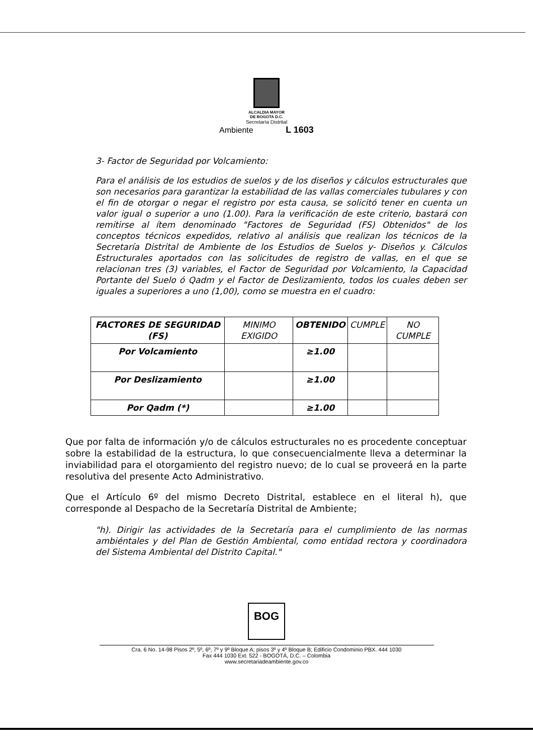ALCALDIA MAYOR
DE BOGOTA D.C.
Secretaría Distrital
Ambiente L 1603
3- Factor de Seguridad por Volcamiento:
Para el análisis de los estudios de suelos y de los diseños y cálculos estructurales que son necesarios para garantizar la estabilidad de las vallas comerciales tubulares y con el fin de otorgar o negar el registro por esta causa, se solicitó tener en cuenta un valor igual o superior a uno (1.00). Para la verificación de este criterio, bastará con remitirse al ítem denominado "Factores de Seguridad (FS) Obtenidos" de los conceptos técnicos expedidos, relativo al análisis que realizan los técnicos de la Secretaría Distrital de Ambiente de los Estudios de Suelos y- Diseños y. Cálculos Estructurales aportados con las solicitudes de registro de vallas, en el que se relacionan tres (3) variables, el Factor de Seguridad por Volcamiento, la Capacidad Portante del Suelo ó Qadm y el Factor de Deslizamiento, todos los cuales deben ser iguales a superiores a uno (1,00), como se muestra en el cuadro:
| FACTORES DE SEGURIDAD (FS) | MINIMO EXIGIDO | OBTENIDO | CUMPLE | NO CUMPLE |
| --- | --- | --- | --- | --- |
| Por Volcamiento | | ≥1.00 | | |
| Por Deslizamiento | | ≥1.00 | | |
| Por Qadm (*) | | ≥1.00 | | |
Que por falta de información y/o de cálculos estructurales no es procedente conceptuar sobre la estabilidad de la estructura, lo que consecuencialmente lleva a determinar la inviabilidad para el otorgamiento del registro nuevo; de lo cual se proveerá en la parte resolutiva del presente Acto Administrativo.
Que el Artículo 6º del mismo Decreto Distrital, establece en el literal h), que corresponde al Despacho de la Secretaría Distrital de Ambiente;
"h). Dirigir las actividades de la Secretaría para el cumplimiento de las normas ambiéntales y del Plan de Gestión Ambiental, como entidad rectora y coordinadora del Sistema Ambiental del Distrito Capital."
BOG
Cra. 6 No. 14-98 Pisos 2º, 5º, 6º, 7º y 9º Bloque A; pisos 3º y 4º Bloque B; Edificio Condominio PBX. 444 1030
Fax 444 1030 Ext. 522 - BOGOTÁ, D.C. – Colombia
www.secretariadeambiente.gov.co